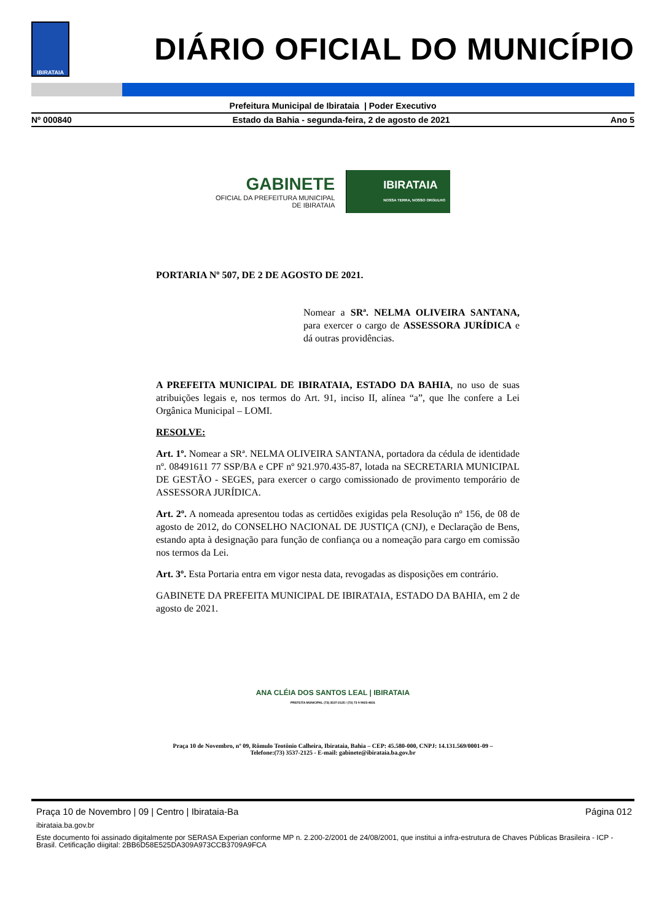IBIRATAIA
DIÁRIO OFICIAL DO MUNICÍPIO
Prefeitura Municipal de Ibirataia | Poder Executivo
Nº 000840 Estado da Bahia - segunda-feira, 2 de agosto de 2021 Ano 5
GABINETE
OFICIAL DA PREFEITURA MUNICIPAL
DE IBIRATAIA
IBIRATAIA
NOSSA TERRA, NOSSO ORGULHO
PORTARIA Nº 507, DE 2 DE AGOSTO DE 2021.
Nomear a SRª. NELMA OLIVEIRA SANTANA, para exercer o cargo de ASSESSORA JURÍDICA e dá outras providências.
A PREFEITA MUNICIPAL DE IBIRATAIA, ESTADO DA BAHIA, no uso de suas atribuições legais e, nos termos do Art. 91, inciso II, alínea “a”, que lhe confere a Lei Orgânica Municipal – LOMI.
RESOLVE:
Art. 1º. Nomear a SRª. NELMA OLIVEIRA SANTANA, portadora da cédula de identidade nº. 08491611 77 SSP/BA e CPF nº 921.970.435-87, lotada na SECRETARIA MUNICIPAL DE GESTÃO - SEGES, para exercer o cargo comissionado de provimento temporário de ASSESSORA JURÍDICA.
Art. 2º. A nomeada apresentou todas as certidões exigidas pela Resolução nº 156, de 08 de agosto de 2012, do CONSELHO NACIONAL DE JUSTIÇA (CNJ), e Declaração de Bens, estando apta à designação para função de confiança ou a nomeação para cargo em comissão nos termos da Lei.
Art. 3º. Esta Portaria entra em vigor nesta data, revogadas as disposições em contrário.
GABINETE DA PREFEITA MUNICIPAL DE IBIRATAIA, ESTADO DA BAHIA, em 2 de agosto de 2021.
ANA CLÉIA DOS SANTOS LEAL | IBIRATAIA
PREFEITA MUNICIPAL (73) 3537-2125 / (73) 73 9 9925-4831
Praça 10 de Novembro, nº 09, Rômulo Teotônio Calheira, Ibirataia, Bahia – CEP: 45.580-000, CNPJ: 14.131.569/0001-09 –
Telefone:(73) 3537-2125 - E-mail: gabinete@ibirataia.ba.gov.br
Praça 10 de Novembro | 09 | Centro | Ibirataia-Ba Página 012
ibirataia.ba.gov.br
Este documento foi assinado digitalmente por SERASA Experian conforme MP n. 2.200-2/2001 de 24/08/2001, que institui a infra-estrutura de Chaves Públicas Brasileira - ICP - Brasil. Cetificação diigital: 2BB6D58E525DA309A973CCB3709A9FCA